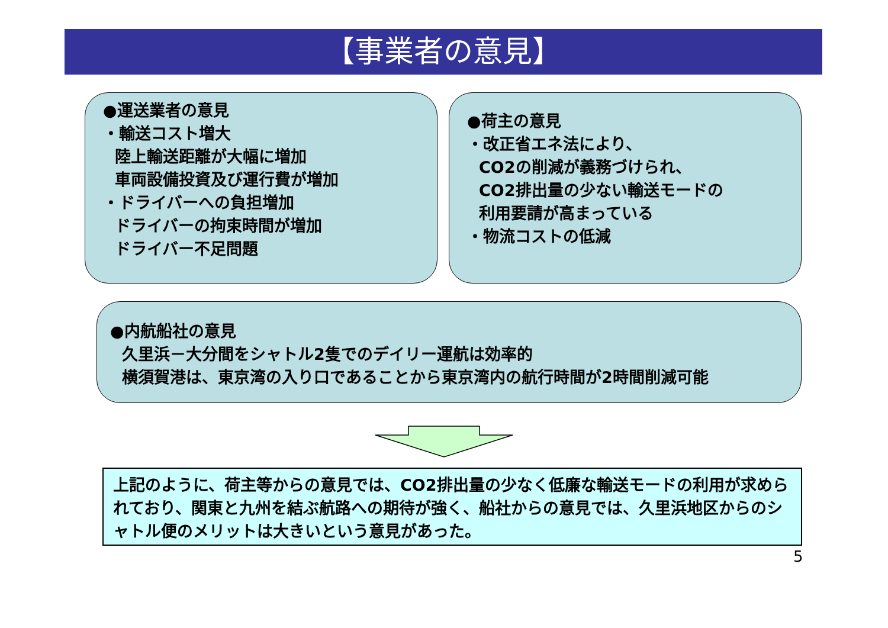【事業者の意見】
●運送業者の意見
・輸送コスト増大
陸上輸送距離が大幅に増加
車両設備投資及び運行費が増加
・ドライバーへの負担増加
ドライバーの拘束時間が増加
ドライバー不足問題
●荷主の意見
・改正省エネ法により、
CO2の削減が義務づけられ、
CO2排出量の少ない輸送モードの
利用要請が高まっている
・物流コストの低減
●内航船社の意見
久里浜－大分間をシャトル2隻でのデイリー運航は効率的
横須賀港は、東京湾の入り口であることから東京湾内の航行時間が2時間削減可能
上記のように、荷主等からの意見では、CO2排出量の少なく低廉な輸送モードの利用が求められており、関東と九州を結ぶ航路への期待が強く、船社からの意見では、久里浜地区からのシャトル便のメリットは大きいという意見があった。
5